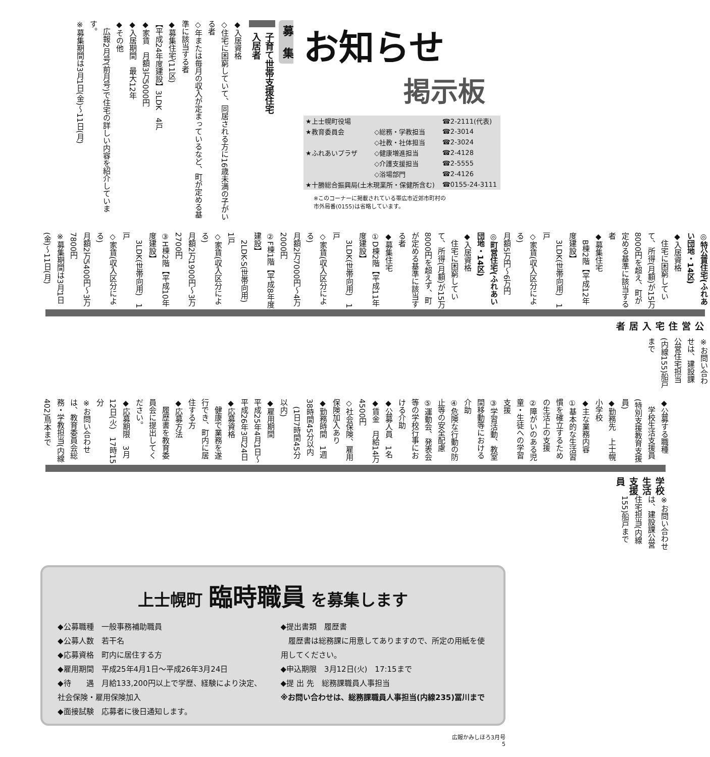お知らせ
掲示板
| ★上士幌町役場 | | ☎2-2111(代表) |
| ★教育委員会 | ◇総務・学教担当 | ☎2-3014 |
| | ◇社教・社体担当 | ☎2-3024 |
| ★ふれあいプラザ | ◇健康増進担当 | ☎2-4128 |
| | ◇介護支援担当 | ☎2-5555 |
| | ◇浴場部門 | ☎2-4126 |
| ★十勝総合振興局(土木現業所・保健所含む) | | ☎0155-24-3111 |
※このコーナーに掲載されている帯広市近郊市町村の
市外局番(0155)は省略しています。
募　集
子育て世帯支援住宅
入居者
◆入居資格
◇住宅に困窮していて、同居される方に16歳未満の子がいる者
◇年または毎月の収入が定まっているなど、町が定める基準に該当する者
◆募集住宅(11区)
【平成24年度建設】3LDK　4戸
◆家賃　月額3万5000円
◆入居期間　最大12年
◆その他
　広報2月号(前月号)で住宅の詳しい内容を紹介しています。
※募集期間は3月1日(金)～11日(月)
※お問い合わせは、建設課公営住宅担当(内線155)船戸まで
公営住宅入居者
◎特公賃住宅(ふれあい団地・14区)
◆入居資格
　住宅に困窮していて、所得(月額)が15万8000円を超え、町が定める基準に該当する者
◆募集住宅
　B棟2階【平成12年度建設】
　3LDK(世帯向用)　1戸
◇家賃(収入区分による)
月額5万円～6万円
◎町営住宅(ふれあい団地・14区)
◆入居資格
　住宅に困窮していて、所得(月額)が15万8000円を超えず、町が定める基準に該当する者
◆募集住宅
①D棟2階【平成11年度建設】
　3LDK(世帯向用)　1戸
◇家賃(収入区分による)
月額2万7000円～4万2000円
②F棟1階【平成8年度建設】
　2LDK-S(世帯向用)　1戸
◇家賃(収入区分による)
月額2万1900円～3万2700円
③H棟2階【平成10年度建設】
　3LDK(世帯向用)　1戸
◇家賃(収入区分による)
月額2万5400円～3万7800円
※募集期間は3月1日(金)～11日(月)
※お問い合わせは、建設課公営住宅担当(内線155)船戸まで
学校生活支援員
◆公募する職種
　学校生活支援員(特別支援教育支援員)
◆勤務先　上士幌小学校
◆主な業務内容
①基本的な生活習慣を確立するための生活上の支援
②障がいのある児童・生徒への学習支援
③学習活動、教室間移動等における介助
④危険な行動の防止等の安全配慮
⑤運動会、発表会等の学校行事における介助
◆公募人員　1名
◆賃金　月給14万4500円
◇社会保険、雇用保険加入あり
◆勤務時間　1週38時間45分以内
　(1日7時間45分以内)
◆雇用期間
平成25年4月1日～平成26年3月24日
◆応募資格
　健康で業務を遂行でき、町内に居住する方
◆応募方法
　履歴書を教育委員会に提出してください。
◆応募期限　3月12日(火)　17時15分
※お問い合わせは、教育委員会総務・学教担当(内線402)鳥本まで
上士幌町 臨時職員 を募集します
◆公募職種　一般事務補助職員
◆公募人数　若干名
◆応募資格　町内に居住する方
◆雇用期間　平成25年4月1日～平成26年3月24日
◆待　　遇　月給133,200円以上で学歴、経験により決定、社会保険・雇用保険加入
◆面接試験　応募者に後日通知します。
◆提出書類　履歴書
　履歴書は総務課に用意してありますので、所定の用紙を使用してください。
◆申込期限　3月12日(火)　17:15まで
◆提 出 先　総務課職員人事担当
※お問い合わせは、総務課職員人事担当(内線235)冨川まで
広報かみしほろ3月号
5